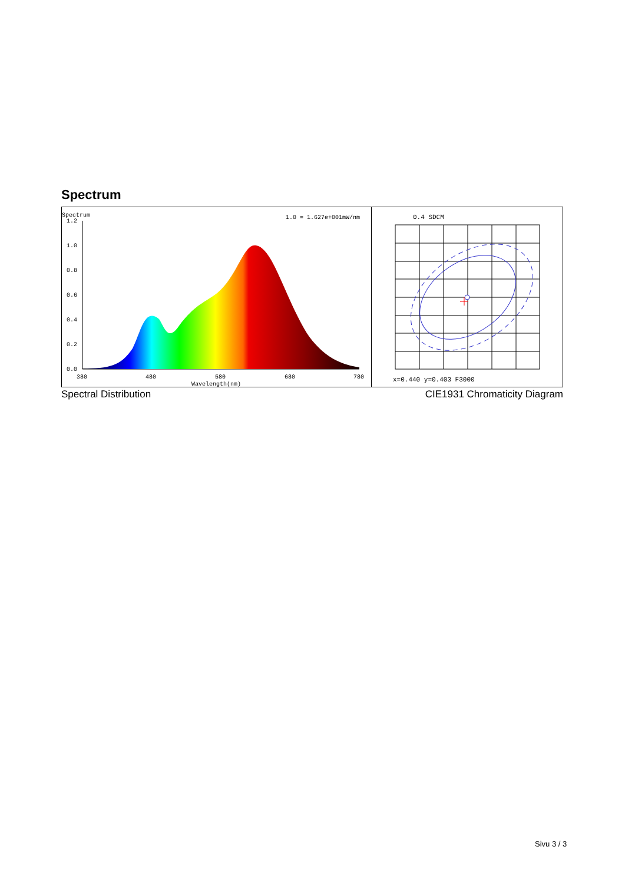Spectrum
Spectrum
1.0 = 1.627e+001mW/nm
1.2
1.0
0.8
0.6
0.4
0.2
0.0
380
480
580
680
780
Wavelength(nm)
0.4 SDCM
x=0.440 y=0.403 F3000
Spectral Distribution CIE1931 Chromaticity Diagram
Sivu 3 / 3